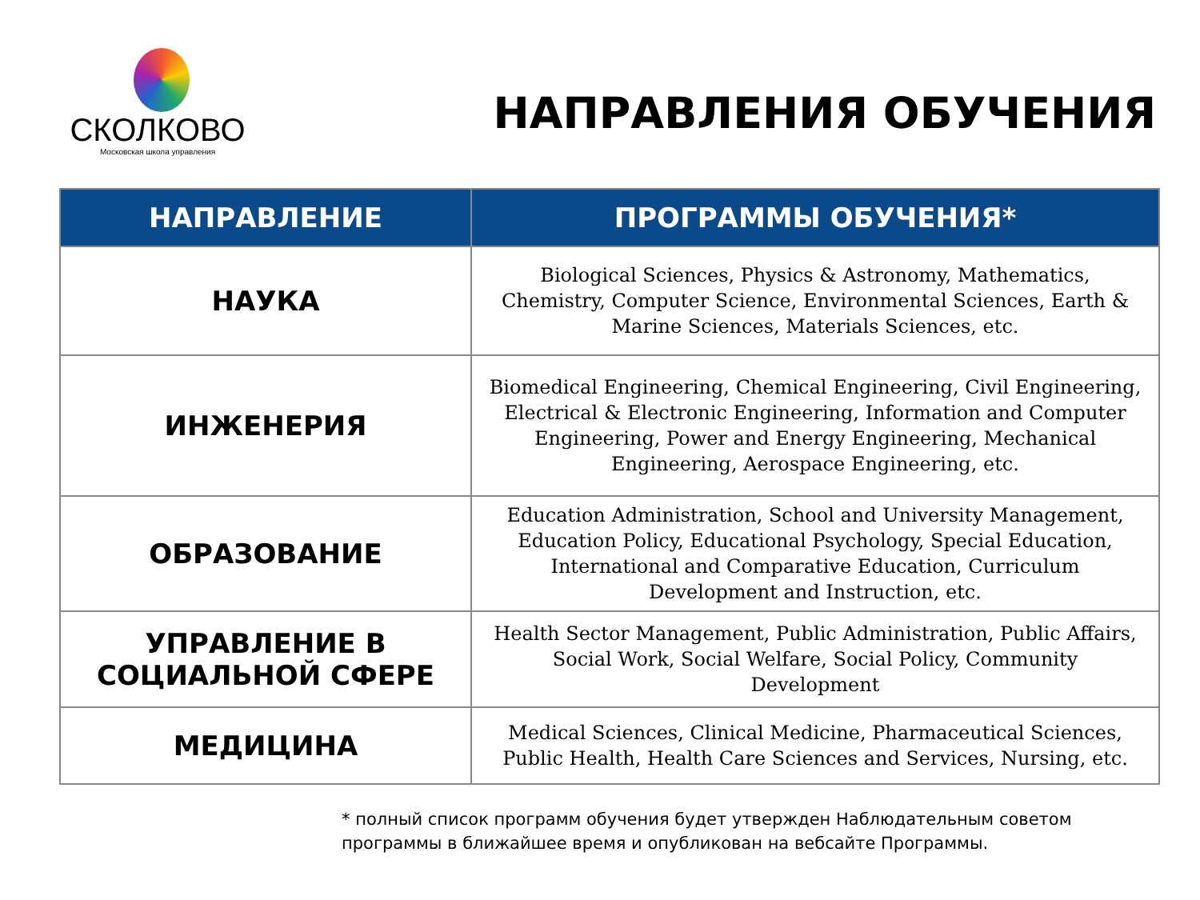СКОЛКОВО
Московская школа управления
НАПРАВЛЕНИЯ ОБУЧЕНИЯ
| НАПРАВЛЕНИЕ | ПРОГРАММЫ ОБУЧЕНИЯ* |
| --- | --- |
| НАУКА | Biological Sciences, Physics & Astronomy, Mathematics, Chemistry, Computer Science, Environmental Sciences, Earth & Marine Sciences, Materials Sciences, etc. |
| ИНЖЕНЕРИЯ | Biomedical Engineering, Chemical Engineering, Civil Engineering, Electrical & Electronic Engineering, Information and Computer Engineering, Power and Energy Engineering, Mechanical Engineering, Aerospace Engineering, etc. |
| ОБРАЗОВАНИЕ | Education Administration, School and University Management, Education Policy, Educational Psychology, Special Education, International and Comparative Education, Curriculum Development and Instruction, etc. |
| УПРАВЛЕНИЕ В СОЦИАЛЬНОЙ СФЕРЕ | Health Sector Management, Public Administration, Public Affairs, Social Work, Social Welfare, Social Policy, Community Development |
| МЕДИЦИНА | Medical Sciences, Clinical Medicine, Pharmaceutical Sciences, Public Health, Health Care Sciences and Services, Nursing, etc. |
* полный список программ обучения будет утвержден Наблюдательным советом
программы в ближайшее время и опубликован на вебсайте Программы.